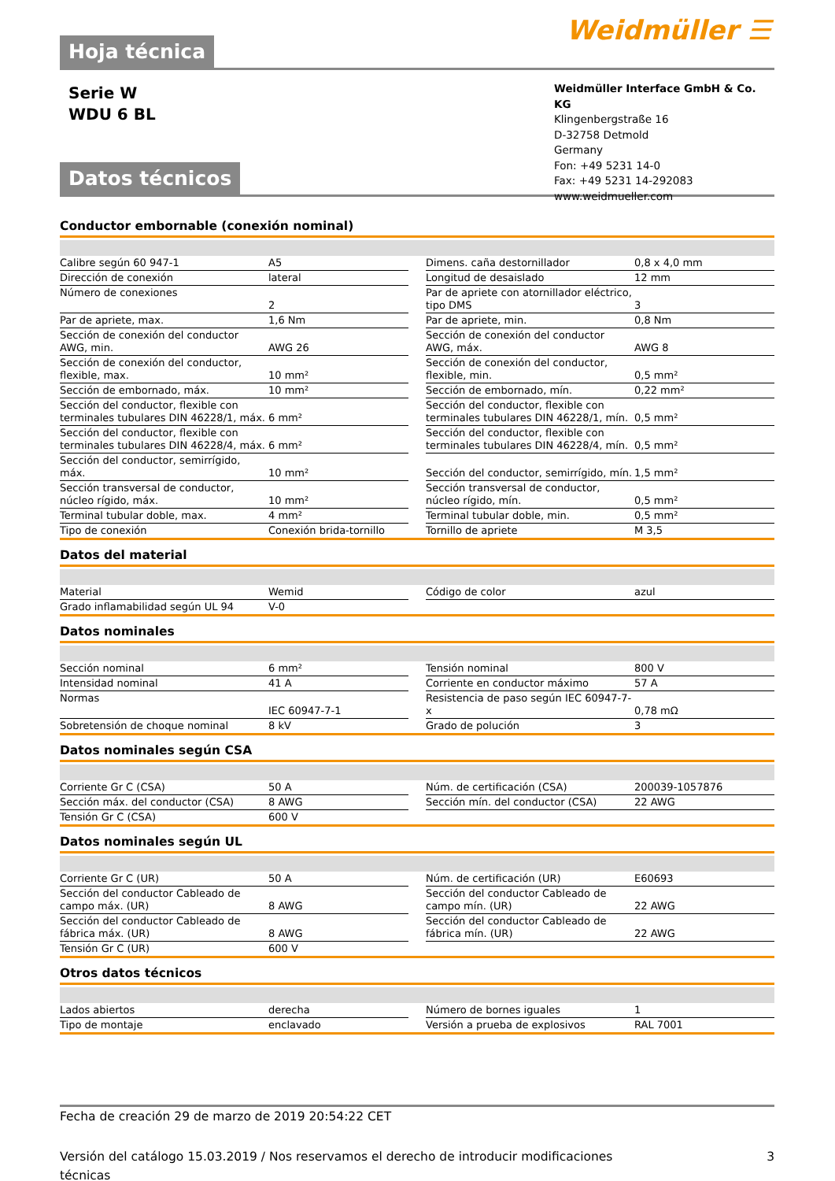Hoja técnica
Weidmüller ☰
Serie W
WDU 6 BL
Datos técnicos
Weidmüller Interface GmbH & Co. KG
Klingenbergstraße 16
D-32758 Detmold
Germany
Fon: +49 5231 14-0
Fax: +49 5231 14-292083
www.weidmueller.com
Conductor embornable (conexión nominal)
| Calibre según 60 947-1 | A5 | | Dimens. caña destornillador | 0,8 x 4,0 mm |
| Dirección de conexión | lateral | | Longitud de desaislado | 12 mm |
| Número de conexiones | 2 | | Par de apriete con atornillador eléctrico, tipo DMS | 3 |
| Par de apriete, max. | 1,6 Nm | | Par de apriete, min. | 0,8 Nm |
| Sección de conexión del conductor AWG, min. | AWG 26 | | Sección de conexión del conductor AWG, máx. | AWG 8 |
| Sección de conexión del conductor, flexible, max. | 10 mm² | | Sección de conexión del conductor, flexible, min. | 0,5 mm² |
| Sección de embornado, máx. | 10 mm² | | Sección de embornado, mín. | 0,22 mm² |
| Sección del conductor, flexible con terminales tubulares DIN 46228/1, máx. | 6 mm² | | Sección del conductor, flexible con terminales tubulares DIN 46228/1, mín. | 0,5 mm² |
| Sección del conductor, flexible con terminales tubulares DIN 46228/4, máx. | 6 mm² | | Sección del conductor, flexible con terminales tubulares DIN 46228/4, mín. | 0,5 mm² |
| Sección del conductor, semirrígido, máx. | 10 mm² | | Sección del conductor, semirrígido, mín. | 1,5 mm² |
| Sección transversal de conductor, núcleo rígido, máx. | 10 mm² | | Sección transversal de conductor, núcleo rígido, mín. | 0,5 mm² |
| Terminal tubular doble, max. | 4 mm² | | Terminal tubular doble, min. | 0,5 mm² |
| Tipo de conexión | Conexión brida-tornillo | | Tornillo de apriete | M 3,5 |
Datos del material
| Material | Wemid | | Código de color | azul |
| Grado inflamabilidad según UL 94 | V-0 | | | |
Datos nominales
| Sección nominal | 6 mm² | | Tensión nominal | 800 V |
| Intensidad nominal | 41 A | | Corriente en conductor máximo | 57 A |
| Normas | IEC 60947-7-1 | | Resistencia de paso según IEC 60947-7-x | 0,78 mΩ |
| Sobretensión de choque nominal | 8 kV | | Grado de polución | 3 |
Datos nominales según CSA
| Corriente Gr C (CSA) | 50 A | | Núm. de certificación (CSA) | 200039-1057876 |
| Sección máx. del conductor (CSA) | 8 AWG | | Sección mín. del conductor (CSA) | 22 AWG |
| Tensión Gr C (CSA) | 600 V | | | |
Datos nominales según UL
| Corriente Gr C (UR) | 50 A | | Núm. de certificación (UR) | E60693 |
| Sección del conductor Cableado de campo máx. (UR) | 8 AWG | | Sección del conductor Cableado de campo mín. (UR) | 22 AWG |
| Sección del conductor Cableado de fábrica máx. (UR) | 8 AWG | | Sección del conductor Cableado de fábrica mín. (UR) | 22 AWG |
| Tensión Gr C (UR) | 600 V | | | |
Otros datos técnicos
| Lados abiertos | derecha | | Número de bornes iguales | 1 |
| Tipo de montaje | enclavado | | Versión a prueba de explosivos | RAL 7001 |
Fecha de creación 29 de marzo de 2019 20:54:22 CET
Versión del catálogo 15.03.2019 / Nos reservamos el derecho de introducir modificaciones técnicas 3